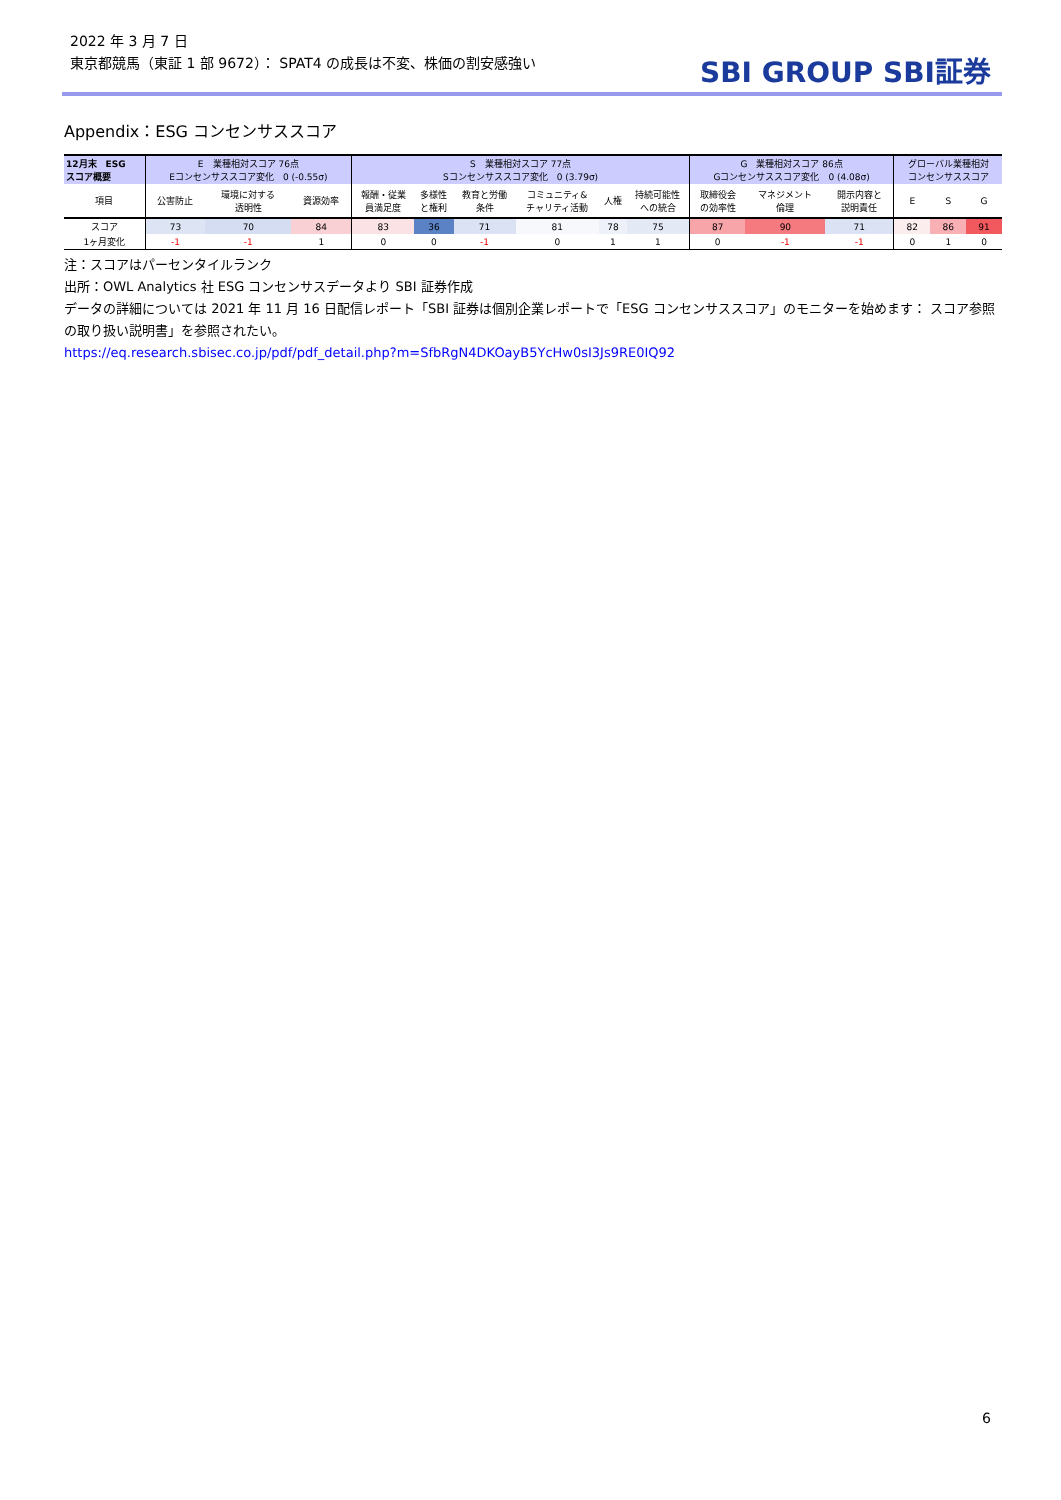2022 年 3 月 7 日
東京都競馬（東証 1 部 9672）： SPAT4 の成長は不変、株価の割安感強い
SBI GROUP SBI証券
Appendix：ESG コンセンサススコア
| 12月末 ESG スコア概要 | E 業種相対スコア 76点 Eコンセンサススコア変化 0 (-0.55σ) | | | S 業種相対スコア 77点 Sコンセンサススコア変化 0 (3.79σ) | | | | | | G 業種相対スコア 86点 Gコンセンサススコア変化 0 (4.08σ) | | | グローバル業種相対 コンセンサススコア | | |
| 項目 | 公害防止 | 環境に対する 透明性 | 資源効率 | 報酬・従業 員満足度 | 多様性 と権利 | 教育と労働 条件 | コミュニティ& チャリティ活動 | 人権 | 持続可能性 への統合 | 取締役会 の効率性 | マネジメント 倫理 | 開示内容と 説明責任 | E | S | G |
| スコア | 73 | 70 | 84 | 83 | 36 | 71 | 81 | 78 | 75 | 87 | 90 | 71 | 82 | 86 | 91 |
| 1ヶ月変化 | -1 | -1 | 1 | 0 | 0 | -1 | 0 | 1 | 1 | 0 | -1 | -1 | 0 | 1 | 0 |
注：スコアはパーセンタイルランク
出所：OWL Analytics 社 ESG コンセンサスデータより SBI 証券作成
データの詳細については 2021 年 11 月 16 日配信レポート「SBI 証券は個別企業レポートで「ESG コンセンサススコア」のモニターを始めます： スコア参照の取り扱い説明書」を参照されたい。
https://eq.research.sbisec.co.jp/pdf/pdf_detail.php?m=SfbRgN4DKOayB5YcHw0sI3Js9RE0IQ92
6